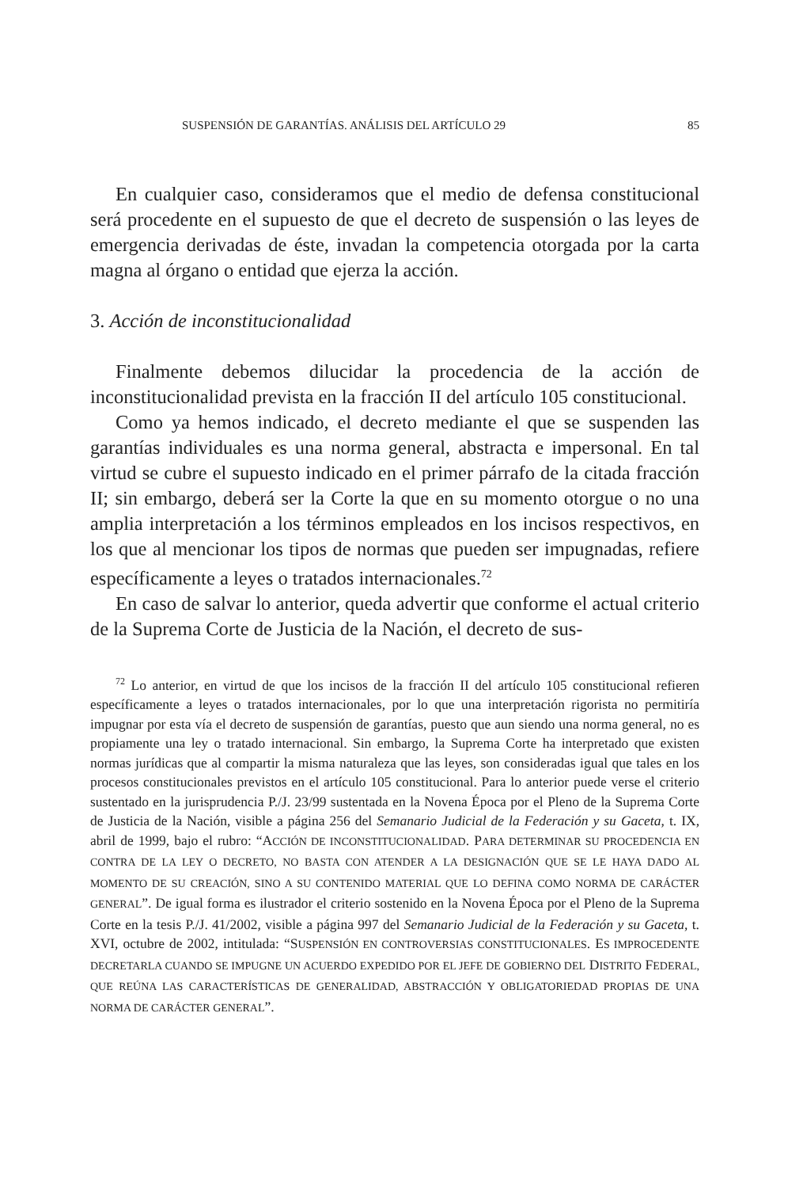SUSPENSIÓN DE GARANTÍAS. ANÁLISIS DEL ARTÍCULO 29 85
En cualquier caso, consideramos que el medio de defensa constitucional será procedente en el supuesto de que el decreto de suspensión o las leyes de emergencia derivadas de éste, invadan la competencia otorgada por la carta magna al órgano o entidad que ejerza la acción.
3. Acción de inconstitucionalidad
Finalmente debemos dilucidar la procedencia de la acción de inconstitucionalidad prevista en la fracción II del artículo 105 constitucional.
Como ya hemos indicado, el decreto mediante el que se suspenden las garantías individuales es una norma general, abstracta e impersonal. En tal virtud se cubre el supuesto indicado en el primer párrafo de la citada fracción II; sin embargo, deberá ser la Corte la que en su momento otorgue o no una amplia interpretación a los términos empleados en los incisos respectivos, en los que al mencionar los tipos de normas que pueden ser impugnadas, refiere específicamente a leyes o tratados internacionales.<sup>72</sup>
En caso de salvar lo anterior, queda advertir que conforme el actual criterio de la Suprema Corte de Justicia de la Nación, el decreto de sus-
<sup>72</sup> Lo anterior, en virtud de que los incisos de la fracción II del artículo 105 constitucional refieren específicamente a leyes o tratados internacionales, por lo que una interpretación rigorista no permitiría impugnar por esta vía el decreto de suspensión de garantías, puesto que aun siendo una norma general, no es propiamente una ley o tratado internacional. Sin embargo, la Suprema Corte ha interpretado que existen normas jurídicas que al compartir la misma naturaleza que las leyes, son consideradas igual que tales en los procesos constitucionales previstos en el artículo 105 constitucional. Para lo anterior puede verse el criterio sustentado en la jurisprudencia P./J. 23/99 sustentada en la Novena Época por el Pleno de la Suprema Corte de Justicia de la Nación, visible a página 256 del Semanario Judicial de la Federación y su Gaceta, t. IX, abril de 1999, bajo el rubro: “ACCIÓN DE INCONSTITUCIONALIDAD. PARA DETERMINAR SU PROCEDENCIA EN CONTRA DE LA LEY O DECRETO, NO BASTA CON ATENDER A LA DESIGNACIÓN QUE SE LE HAYA DADO AL MOMENTO DE SU CREACIÓN, SINO A SU CONTENIDO MATERIAL QUE LO DEFINA COMO NORMA DE CARÁCTER GENERAL”. De igual forma es ilustrador el criterio sostenido en la Novena Época por el Pleno de la Suprema Corte en la tesis P./J. 41/2002, visible a página 997 del Semanario Judicial de la Federación y su Gaceta, t. XVI, octubre de 2002, intitulada: “SUSPENSIÓN EN CONTROVERSIAS CONSTITUCIONALES. ES IMPROCEDENTE DECRETARLA CUANDO SE IMPUGNE UN ACUERDO EXPEDIDO POR EL JEFE DE GOBIERNO DEL DISTRITO FEDERAL, QUE REÚNA LAS CARACTERÍSTICAS DE GENERALIDAD, ABSTRACCIÓN Y OBLIGATORIEDAD PROPIAS DE UNA NORMA DE CARÁCTER GENERAL”.